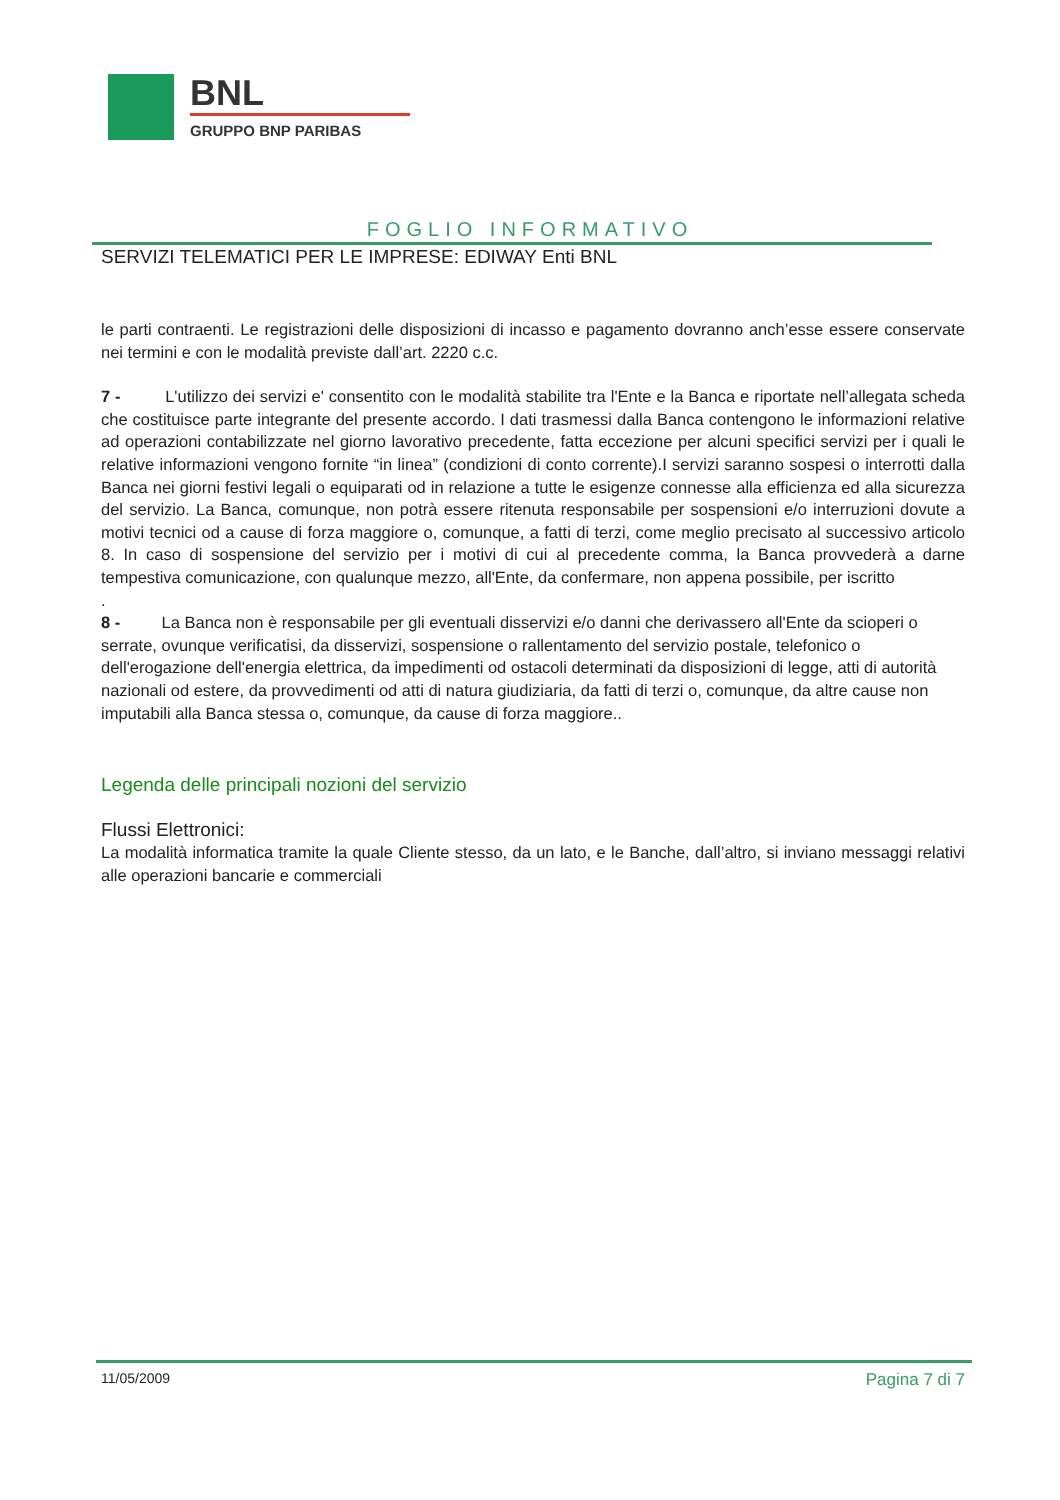BNL
GRUPPO BNP PARIBAS
FOGLIO INFORMATIVO
SERVIZI TELEMATICI PER LE IMPRESE: EDIWAY Enti BNL
le parti contraenti. Le registrazioni delle disposizioni di incasso e pagamento dovranno anch’esse essere conservate nei termini e con le modalità previste dall’art. 2220 c.c.
7 - L'utilizzo dei servizi e' consentito con le modalità stabilite tra l'Ente e la Banca e riportate nell’allegata scheda che costituisce parte integrante del presente accordo. I dati trasmessi dalla Banca contengono le informazioni relative ad operazioni contabilizzate nel giorno lavorativo precedente, fatta eccezione per alcuni specifici servizi per i quali le relative informazioni vengono fornite “in linea” (condizioni di conto corrente).I servizi saranno sospesi o interrotti dalla Banca nei giorni festivi legali o equiparati od in relazione a tutte le esigenze connesse alla efficienza ed alla sicurezza del servizio. La Banca, comunque, non potrà essere ritenuta responsabile per sospensioni e/o interruzioni dovute a motivi tecnici od a cause di forza maggiore o, comunque, a fatti di terzi, come meglio precisato al successivo articolo 8. In caso di sospensione del servizio per i motivi di cui al precedente comma, la Banca provvederà a darne tempestiva comunicazione, con qualunque mezzo, all'Ente, da confermare, non appena possibile, per iscritto
.
8 - La Banca non è responsabile per gli eventuali disservizi e/o danni che derivassero all'Ente da scioperi o serrate, ovunque verificatisi, da disservizi, sospensione o rallentamento del servizio postale, telefonico o dell'erogazione dell'energia elettrica, da impedimenti od ostacoli determinati da disposizioni di legge, atti di autorità nazionali od estere, da provvedimenti od atti di natura giudiziaria, da fatti di terzi o, comunque, da altre cause non imputabili alla Banca stessa o, comunque, da cause di forza maggiore..
Legenda delle principali nozioni del servizio
Flussi Elettronici:
La modalità informatica tramite la quale Cliente stesso, da un lato, e le Banche, dall’altro, si inviano messaggi relativi alle operazioni bancarie e commerciali
11/05/2009 Pagina 7 di 7